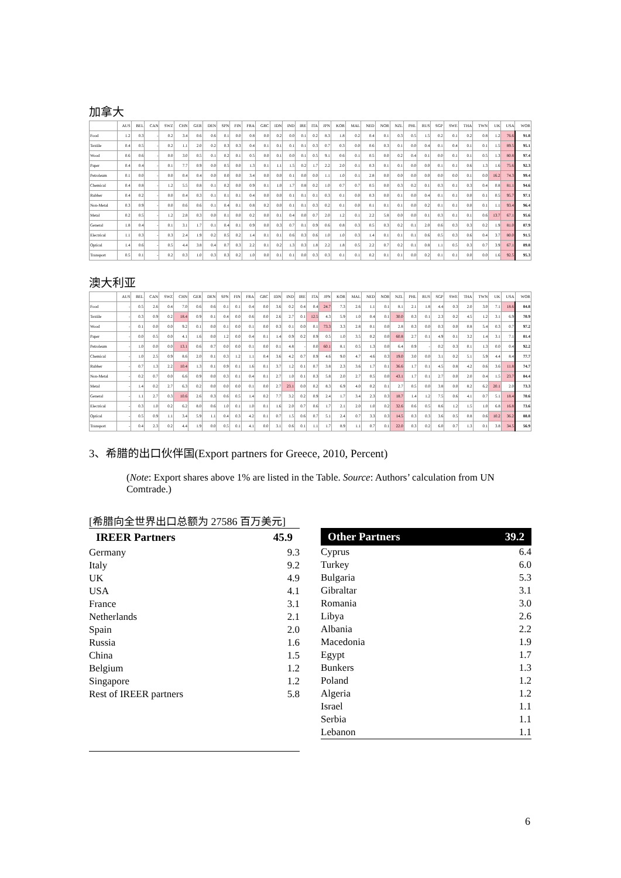加拿大
| | AUS | BEL | CAN | SWZ | CHN | GER | DEN | SPN | FIN | FRA | GRC | IDN | IND | IRE | ITA | JPN | KOR | MAL | NED | NOR | NZL | PHL | RUS | SGP | SWE | THA | TWN | UK | USA | WOR |
| --- | --- | --- | --- | --- | --- | --- | --- | --- | --- | --- | --- | --- | --- | --- | --- | --- | --- | --- | --- | --- | --- | --- | --- | --- | --- | --- | --- | --- | --- | --- |
| Food | 1.2 | 0.3 | - | 0.2 | 3.4 | 0.6 | 0.6 | 0.1 | 0.0 | 0.8 | 0.0 | 0.2 | 0.0 | 0.1 | 0.2 | 8.3 | 1.8 | 0.2 | 0.4 | 0.1 | 0.3 | 0.5 | 1.5 | 0.2 | 0.1 | 0.2 | 0.8 | 1.2 | 76.6 | 91.8 |
| Textile | 0.4 | 0.5 | - | 0.2 | 1.1 | 2.0 | 0.2 | 0.3 | 0.3 | 0.4 | 0.1 | 0.1 | 0.1 | 0.1 | 0.3 | 0.7 | 0.3 | 0.0 | 0.6 | 0.3 | 0.1 | 0.0 | 0.4 | 0.1 | 0.4 | 0.1 | 0.1 | 1.5 | 89.5 | 95.1 |
| Wood | 0.6 | 0.6 | - | 0.0 | 3.0 | 0.5 | 0.1 | 0.2 | 0.1 | 0.5 | 0.0 | 0.1 | 0.0 | 0.1 | 0.5 | 9.1 | 0.6 | 0.1 | 0.5 | 0.0 | 0.2 | 0.4 | 0.1 | 0.0 | 0.1 | 0.1 | 0.5 | 1.3 | 80.8 | 97.4 |
| Paper | 0.4 | 0.4 | - | 0.1 | 7.7 | 0.9 | 0.0 | 0.5 | 0.0 | 1.3 | 0.1 | 1.1 | 1.5 | 0.2 | 1.7 | 2.2 | 2.0 | 0.1 | 0.3 | 0.1 | 0.1 | 0.0 | 0.0 | 0.1 | 0.1 | 0.6 | 1.3 | 1.6 | 75.6 | 92.3 |
| Petroleum | 0.1 | 0.0 | - | 0.0 | 0.4 | 0.4 | 0.0 | 0.0 | 0.0 | 3.4 | 0.0 | 0.0 | 0.1 | 0.0 | 0.0 | 1.1 | 1.0 | 0.1 | 2.8 | 0.0 | 0.0 | 0.0 | 0.0 | 0.0 | 0.0 | 0.1 | 0.0 | 16.2 | 74.3 | 99.4 |
| Chemical | 0.4 | 0.8 | - | 1.2 | 5.5 | 0.8 | 0.1 | 0.2 | 0.0 | 0.9 | 0.1 | 1.0 | 1.7 | 0.8 | 0.2 | 1.0 | 0.7 | 0.7 | 0.5 | 0.0 | 0.3 | 0.2 | 0.1 | 0.3 | 0.1 | 0.3 | 0.4 | 0.8 | 81.1 | 94.6 |
| Rubber | 0.4 | 0.2 | - | 0.0 | 0.4 | 0.3 | 0.1 | 0.1 | 0.1 | 0.4 | 0.0 | 0.0 | 0.1 | 0.1 | 0.1 | 0.3 | 0.1 | 0.0 | 0.3 | 0.0 | 0.1 | 0.0 | 0.4 | 0.1 | 0.1 | 0.0 | 0.1 | 0.5 | 95.7 | 97.1 |
| Non-Metal | 0.3 | 0.9 | - | 0.0 | 0.6 | 0.6 | 0.1 | 0.4 | 0.1 | 0.8 | 0.2 | 0.0 | 0.1 | 0.1 | 0.3 | 0.2 | 0.1 | 0.0 | 0.1 | 0.1 | 0.1 | 0.0 | 0.2 | 0.1 | 0.1 | 0.0 | 0.1 | 1.1 | 93.4 | 96.4 |
| Metal | 0.2 | 0.5 | - | 1.2 | 2.8 | 0.3 | 0.0 | 0.1 | 0.0 | 0.2 | 0.0 | 0.1 | 0.4 | 0.0 | 0.7 | 2.0 | 1.2 | 0.1 | 2.2 | 5.8 | 0.0 | 0.0 | 0.1 | 0.3 | 0.1 | 0.1 | 0.6 | 13.7 | 67.1 | 95.6 |
| General | 1.8 | 0.4 | - | 0.1 | 3.1 | 1.7 | 0.1 | 0.4 | 0.1 | 0.9 | 0.0 | 0.3 | 0.7 | 0.1 | 0.9 | 0.6 | 0.8 | 0.3 | 0.5 | 0.3 | 0.2 | 0.1 | 2.0 | 0.6 | 0.3 | 0.3 | 0.2 | 1.9 | 81.0 | 87.9 |
| Electrical | 1.1 | 0.3 | - | 0.3 | 2.4 | 1.9 | 0.2 | 0.5 | 0.2 | 1.4 | 0.1 | 0.1 | 0.6 | 0.3 | 0.6 | 1.0 | 1.0 | 0.3 | 1.4 | 0.1 | 0.1 | 0.1 | 0.6 | 0.5 | 0.3 | 0.6 | 0.4 | 3.7 | 80.0 | 91.5 |
| Optical | 1.4 | 0.6 | - | 0.5 | 4.4 | 3.8 | 0.4 | 0.7 | 0.3 | 2.2 | 0.1 | 0.2 | 1.3 | 0.3 | 1.8 | 2.2 | 1.8 | 0.5 | 2.2 | 0.7 | 0.2 | 0.1 | 0.8 | 1.1 | 0.5 | 0.3 | 0.7 | 3.9 | 67.1 | 89.8 |
| Transport | 0.5 | 0.1 | - | 0.2 | 0.3 | 1.0 | 0.3 | 0.3 | 0.2 | 1.0 | 0.0 | 0.1 | 0.1 | 0.0 | 0.3 | 0.3 | 0.1 | 0.1 | 0.2 | 0.1 | 0.1 | 0.0 | 0.2 | 0.1 | 0.1 | 0.0 | 0.0 | 1.6 | 92.5 | 95.3 |
澳大利亚
| | AUS | BEL | CAN | SWZ | CHN | GER | DEN | SPN | FIN | FRA | GRC | IDN | IND | IRE | ITA | JPN | KOR | MAL | NED | NOR | NZL | PHL | RUS | SGP | SWE | THA | TWN | UK | USA | WOR |
| --- | --- | --- | --- | --- | --- | --- | --- | --- | --- | --- | --- | --- | --- | --- | --- | --- | --- | --- | --- | --- | --- | --- | --- | --- | --- | --- | --- | --- | --- | --- |
| Food | - | 0.5 | 2.6 | 0.4 | 7.0 | 0.6 | 0.6 | 0.1 | 0.1 | 0.4 | 0.0 | 3.6 | 0.2 | 0.4 | 0.4 | 24.7 | 7.3 | 2.6 | 1.1 | 0.1 | 8.1 | 2.1 | 1.8 | 4.4 | 0.3 | 2.0 | 3.0 | 7.1 | 18.6 | 84.8 |
| Textile | - | 0.3 | 0.9 | 0.2 | 18.4 | 0.9 | 0.1 | 0.4 | 0.0 | 0.6 | 0.0 | 2.6 | 2.7 | 0.1 | 12.5 | 4.3 | 5.9 | 1.0 | 0.4 | 0.1 | 30.0 | 0.3 | 0.1 | 2.3 | 0.2 | 4.5 | 1.2 | 3.1 | 6.9 | 70.9 |
| Wood | - | 0.1 | 0.0 | 0.0 | 9.2 | 0.1 | 0.0 | 0.1 | 0.0 | 0.1 | 0.0 | 0.3 | 0.1 | 0.0 | 0.1 | 73.3 | 3.3 | 2.8 | 0.1 | 0.0 | 2.8 | 0.3 | 0.0 | 0.3 | 0.0 | 0.8 | 5.4 | 0.3 | 0.7 | 97.2 |
| Paper | - | 0.0 | 0.5 | 0.0 | 4.1 | 1.6 | 0.0 | 1.2 | 0.0 | 0.4 | 0.1 | 1.4 | 0.9 | 0.2 | 0.9 | 0.5 | 1.0 | 3.5 | 0.2 | 0.0 | 60.8 | 2.7 | 0.1 | 4.9 | 0.1 | 3.2 | 1.4 | 3.1 | 7.1 | 81.4 |
| Petroleum | - | 1.0 | 0.0 | 0.0 | 13.1 | 0.6 | 0.7 | 0.0 | 0.0 | 0.1 | 0.0 | 0.1 | 4.8 | - | 0.0 | 60.1 | 8.1 | 0.5 | 1.3 | 0.0 | 6.4 | 0.9 | - | 0.2 | 0.3 | 0.1 | 1.3 | 0.0 | 0.4 | 92.2 |
| Chemical | - | 1.0 | 2.5 | 0.9 | 8.6 | 2.0 | 0.1 | 0.3 | 1.2 | 1.1 | 0.4 | 3.6 | 4.2 | 0.7 | 0.9 | 4.6 | 9.0 | 4.7 | 4.6 | 0.3 | 19.0 | 3.0 | 0.0 | 3.1 | 0.2 | 5.1 | 5.9 | 4.4 | 8.4 | 77.7 |
| Rubber | - | 0.7 | 1.3 | 2.2 | 10.4 | 1.3 | 0.1 | 0.9 | 0.1 | 1.6 | 0.1 | 3.7 | 1.2 | 0.1 | 0.7 | 3.8 | 2.3 | 3.6 | 1.7 | 0.1 | 36.6 | 1.7 | 0.1 | 4.5 | 0.8 | 4.2 | 0.6 | 3.6 | 11.8 | 74.7 |
| Non-Metal | - | 0.2 | 0.7 | 0.0 | 6.6 | 0.9 | 0.0 | 0.3 | 0.1 | 0.4 | 0.1 | 2.7 | 1.0 | 0.1 | 0.3 | 5.8 | 2.0 | 2.7 | 0.5 | 0.0 | 43.1 | 1.7 | 0.1 | 2.7 | 0.0 | 2.0 | 0.4 | 1.5 | 23.7 | 84.4 |
| Metal | - | 1.4 | 0.2 | 2.7 | 6.3 | 0.2 | 0.0 | 0.0 | 0.0 | 0.1 | 0.0 | 2.7 | 23.1 | 0.0 | 0.2 | 8.3 | 6.9 | 4.0 | 0.2 | 0.1 | 2.7 | 0.5 | 0.0 | 3.8 | 0.0 | 8.2 | 6.2 | 20.1 | 2.0 | 73.3 |
| General | - | 1.1 | 2.7 | 0.3 | 10.6 | 2.6 | 0.3 | 0.6 | 0.5 | 1.4 | 0.2 | 7.7 | 3.2 | 0.2 | 0.9 | 2.4 | 1.7 | 3.4 | 2.3 | 0.3 | 18.7 | 1.4 | 1.2 | 7.5 | 0.6 | 4.1 | 0.7 | 5.1 | 18.4 | 70.6 |
| Electrical | - | 0.3 | 1.0 | 0.2 | 6.2 | 8.0 | 0.6 | 1.0 | 0.1 | 1.0 | 0.1 | 1.6 | 2.0 | 0.7 | 0.6 | 1.7 | 2.1 | 2.0 | 1.0 | 0.2 | 32.6 | 0.6 | 0.5 | 8.6 | 1.2 | 1.5 | 1.0 | 6.8 | 16.8 | 73.6 |
| Optical | - | 0.5 | 0.9 | 1.1 | 3.4 | 5.9 | 1.1 | 0.4 | 0.3 | 4.2 | 0.1 | 0.7 | 1.5 | 0.6 | 0.7 | 5.1 | 2.4 | 0.7 | 3.3 | 0.3 | 14.5 | 0.3 | 0.3 | 3.6 | 0.5 | 0.8 | 0.6 | 10.2 | 36.2 | 88.8 |
| Transport | - | 0.4 | 2.3 | 0.2 | 4.4 | 1.9 | 0.0 | 0.5 | 0.1 | 4.1 | 0.0 | 3.1 | 0.6 | 0.1 | 1.1 | 1.7 | 8.9 | 1.1 | 0.7 | 0.1 | 22.0 | 0.3 | 0.2 | 6.0 | 0.7 | 1.3 | 0.1 | 3.8 | 34.5 | 56.9 |
3、希腊的出口伙伴国(Export partners for Greece, 2010, Percent)
(Note: Export shares above 1% are listed in the Table. Source: Authors’ calculation from UN Comtrade.)
[希腊向全世界出口总额为 27586 百万美元]
| IREER Partners | 45.9 |
| Germany | 9.3 |
| Italy | 9.2 |
| UK | 4.9 |
| USA | 4.1 |
| France | 3.1 |
| Netherlands | 2.1 |
| Spain | 2.0 |
| Russia | 1.6 |
| China | 1.5 |
| Belgium | 1.2 |
| Singapore | 1.2 |
| Rest of IREER partners | 5.8 |
| Other Partners | 39.2 |
| Cyprus | 6.4 |
| Turkey | 6.0 |
| Bulgaria | 5.3 |
| Gibraltar | 3.1 |
| Romania | 3.0 |
| Libya | 2.6 |
| Albania | 2.2 |
| Macedonia | 1.9 |
| Egypt | 1.7 |
| Bunkers | 1.3 |
| Poland | 1.2 |
| Algeria | 1.2 |
| Israel | 1.1 |
| Serbia | 1.1 |
| Lebanon | 1.1 |
6